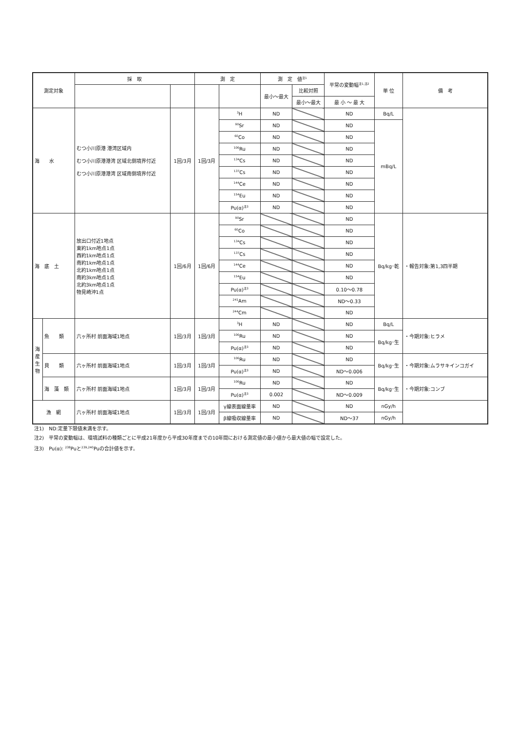| 測定対象 | | 採 取 | | 測 定 | | 測 定 値<sup>注1</sup> | | 平常の変動幅<sup>注1,注2</sup> | 単 位 | 備 考 |
| --- | --- | --- | --- | --- | --- | --- | --- | --- | --- | --- |
| | | | | | | 最小～最大 | 比較対照 | | | |
| | | | | | | | 最小～最大 | 最 小 ～ 最 大 | | |
| 海 水 | | むつ小川原港 港湾区域内 むつ小川原港港湾 区域北側境界付近 むつ小川原港港湾 区域南側境界付近 | 1回/3月 | 1回/3月 | <sup>3</sup>H | ND | | ND | Bq/L | |
| | | | | | <sup>90</sup>Sr | ND | | ND | mBq/L | |
| | | | | | <sup>60</sup>Co | ND | | ND | | |
| | | | | | <sup>106</sup>Ru | ND | | ND | | |
| | | | | | <sup>134</sup>Cs | ND | | ND | | |
| | | | | | <sup>137</sup>Cs | ND | | ND | | |
| | | | | | <sup>144</sup>Ce | ND | | ND | | |
| | | | | | <sup>154</sup>Eu | ND | | ND | | |
| | | | | | Pu(α)<sup>注3</sup> | ND | | ND | | |
| 海 底 土 | | 放出口付近1地点 東約1km地点1点 西約1km地点1点 南約1km地点1点 北約1km地点1点 南約3km地点1点 北約3km地点1点 物見崎沖1点 | 1回/6月 | 1回/6月 | <sup>90</sup>Sr | | | ND | Bq/kg･乾 | ・報告対象:第1,3四半期 |
| | | | | | <sup>60</sup>Co | | | ND | | |
| | | | | | <sup>134</sup>Cs | | | ND | | |
| | | | | | <sup>137</sup>Cs | | | ND | | |
| | | | | | <sup>144</sup>Ce | | | ND | | |
| | | | | | <sup>154</sup>Eu | | | ND | | |
| | | | | | Pu(α)<sup>注3</sup> | | | 0.10～0.78 | | |
| | | | | | <sup>241</sup>Am | | | ND～0.33 | | |
| | | | | | <sup>244</sup>Cm | | | ND | | |
| 海 産 生 物 | 魚 類 | 六ヶ所村 前面海域1地点 | 1回/3月 | 1回/3月 | <sup>3</sup>H | ND | | ND | Bq/L | ・今期対象:ヒラメ |
| | | | | | <sup>106</sup>Ru | ND | | ND | Bq/kg･生 | |
| | | | | | Pu(α)<sup>注3</sup> | ND | | ND | | |
| | 貝 類 | 六ヶ所村 前面海域1地点 | 1回/3月 | 1回/3月 | <sup>106</sup>Ru | ND | | ND | Bq/kg･生 | ・今期対象:ムラサキインコガイ |
| | | | | | Pu(α)<sup>注3</sup> | ND | | ND～0.006 | | |
| | 海 藻 類 | 六ヶ所村 前面海域1地点 | 1回/3月 | 1回/3月 | <sup>106</sup>Ru | ND | | ND | Bq/kg･生 | ・今期対象:コンブ |
| | | | | | Pu(α)<sup>注3</sup> | 0.002 | | ND～0.009 | | |
| 漁 網 | | 六ヶ所村 前面海域1地点 | 1回/3月 | 1回/3月 | γ線表面線量率 | ND | | ND | nGy/h | |
| | | | | | β線吸収線量率 | ND | | ND～37 | nGy/h | |
注1)　ND:定量下限値未満を示す。
注2)　平常の変動幅は、環境試料の種類ごとに平成21年度から平成30年度までの10年間における測定値の最小値から最大値の幅で設定した。
注3)　Pu(α): <sup>238</sup>Puと<sup>239,240</sup>Puの合計値を示す。